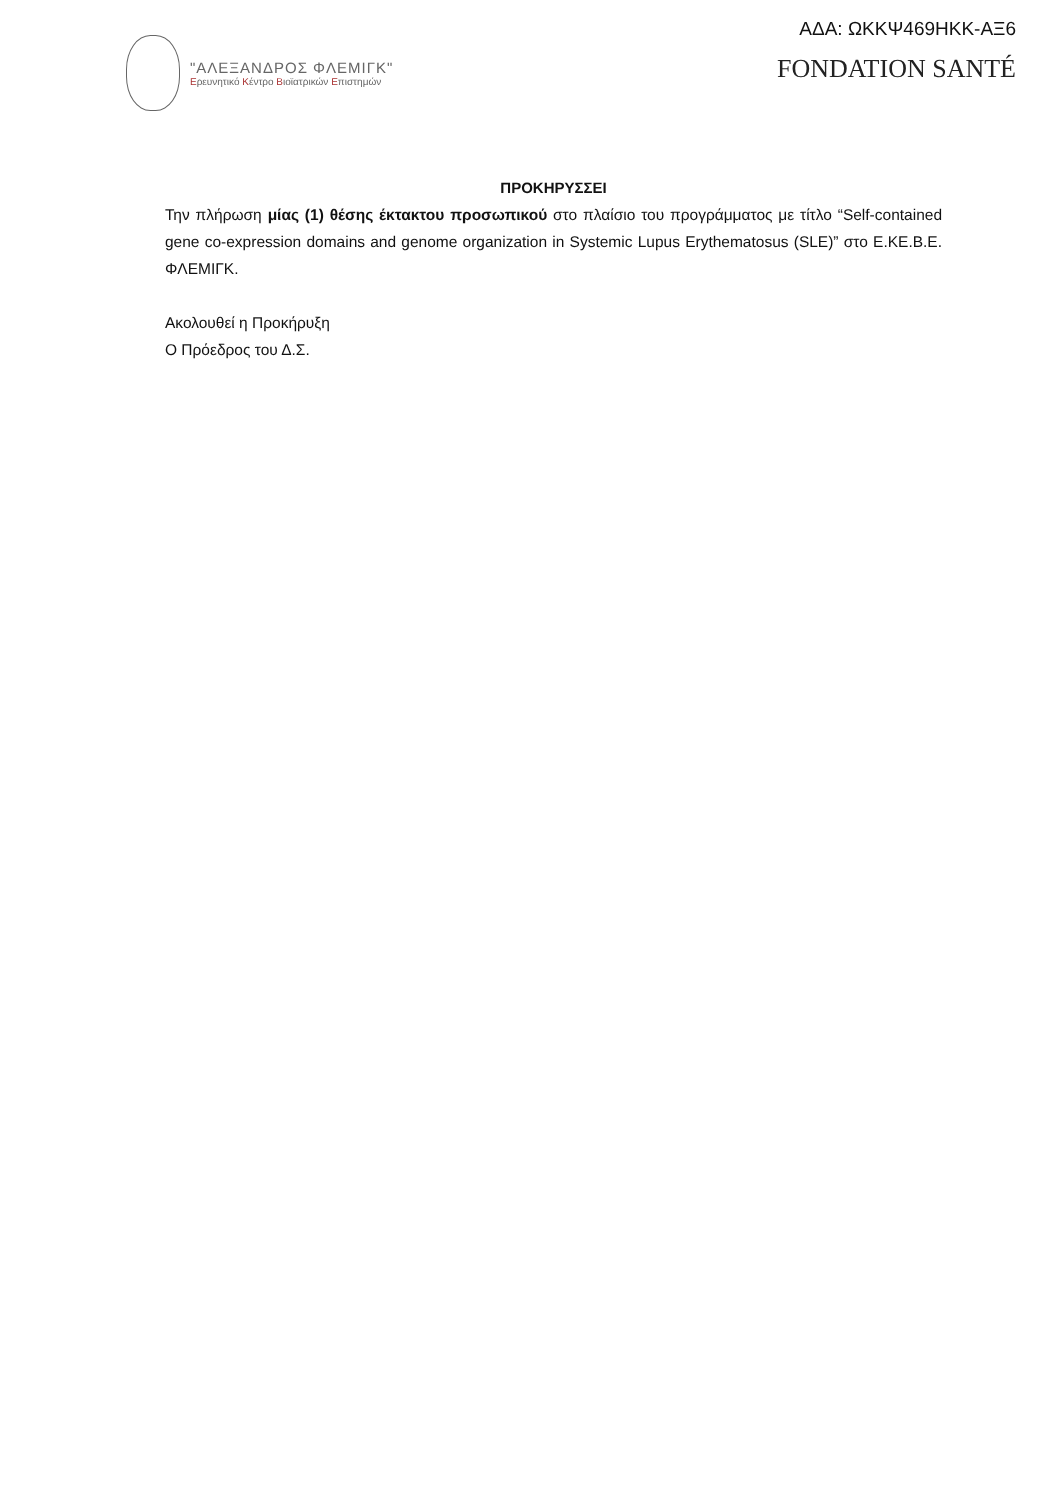"ΑΛΕΞΑΝΔΡΟΣ ΦΛΕΜΙΓΚ"
Ερευνητικό Κέντρο Βιοϊατρικών Επιστημών
ΑΔΑ: ΩΚΚΨ469ΗΚΚ-ΑΞ6
FONDATION SANTÉ
ΠΡΟΚΗΡΥΣΣΕΙ
Την πλήρωση μίας (1) θέσης έκτακτου προσωπικού στο πλαίσιο του προγράμματος με τίτλο “Self-contained gene co-expression domains and genome organization in Systemic Lupus Erythematosus (SLE)” στο Ε.ΚΕ.Β.Ε. ΦΛΕΜΙΓΚ.
Ακολουθεί η Προκήρυξη
Ο Πρόεδρος του Δ.Σ.